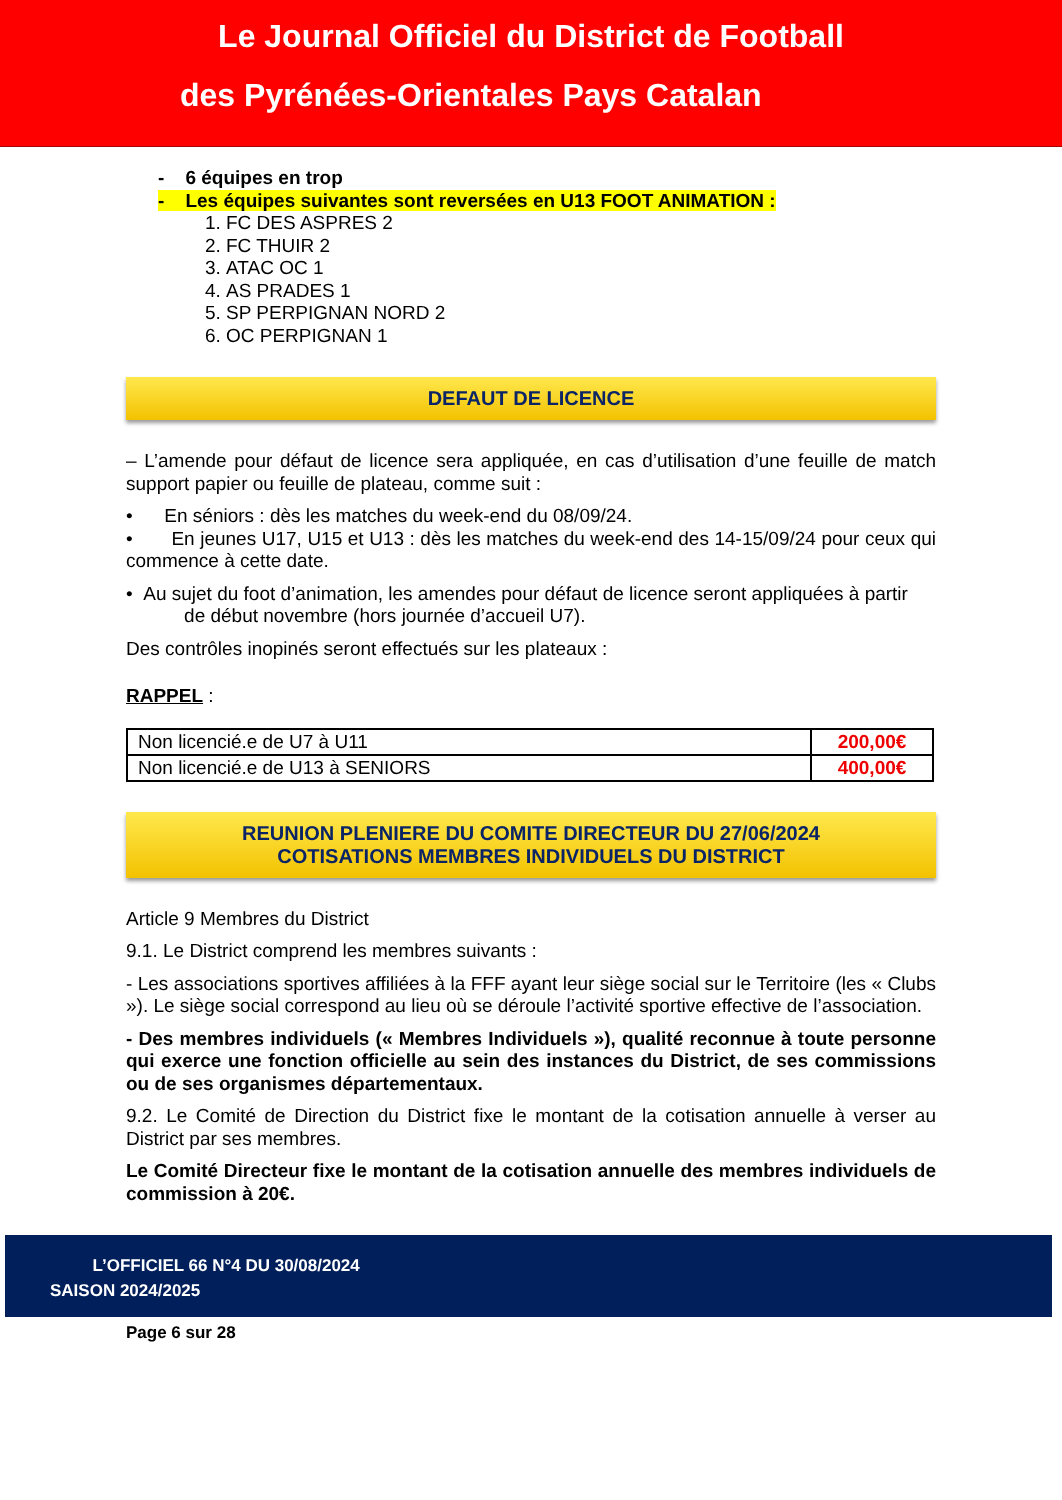Le Journal Officiel du District de Football
des Pyrénées-Orientales Pays Catalan
- 6 équipes en trop
- Les équipes suivantes sont reversées en U13 FOOT ANIMATION :
1. FC DES ASPRES 2
2. FC THUIR 2
3. ATAC OC 1
4. AS PRADES 1
5. SP PERPIGNAN NORD 2
6. OC PERPIGNAN 1
DEFAUT DE LICENCE
– L’amende pour défaut de licence sera appliquée, en cas d’utilisation d’une feuille de match support papier ou feuille de plateau, comme suit :
• En séniors : dès les matches du week-end du 08/09/24.
• En jeunes U17, U15 et U13 : dès les matches du week-end des 14-15/09/24 pour ceux qui commence à cette date.
• Au sujet du foot d’animation, les amendes pour défaut de licence seront appliquées à partir
de début novembre (hors journée d’accueil U7).
Des contrôles inopinés seront effectués sur les plateaux :
RAPPEL :
| Non licencié.e de U7 à U11 | 200,00€ |
| Non licencié.e de U13 à SENIORS | 400,00€ |
REUNION PLENIERE DU COMITE DIRECTEUR DU 27/06/2024
COTISATIONS MEMBRES INDIVIDUELS DU DISTRICT
Article 9 Membres du District
9.1. Le District comprend les membres suivants :
- Les associations sportives affiliées à la FFF ayant leur siège social sur le Territoire (les « Clubs »). Le siège social correspond au lieu où se déroule l’activité sportive effective de l’association.
- Des membres individuels (« Membres Individuels »), qualité reconnue à toute personne qui exerce une fonction officielle au sein des instances du District, de ses commissions ou de ses organismes départementaux.
9.2. Le Comité de Direction du District fixe le montant de la cotisation annuelle à verser au District par ses membres.
Le Comité Directeur fixe le montant de la cotisation annuelle des membres individuels de commission à 20€.
L’OFFICIEL 66 N°4 DU 30/08/2024
SAISON 2024/2025
Page 6 sur 28